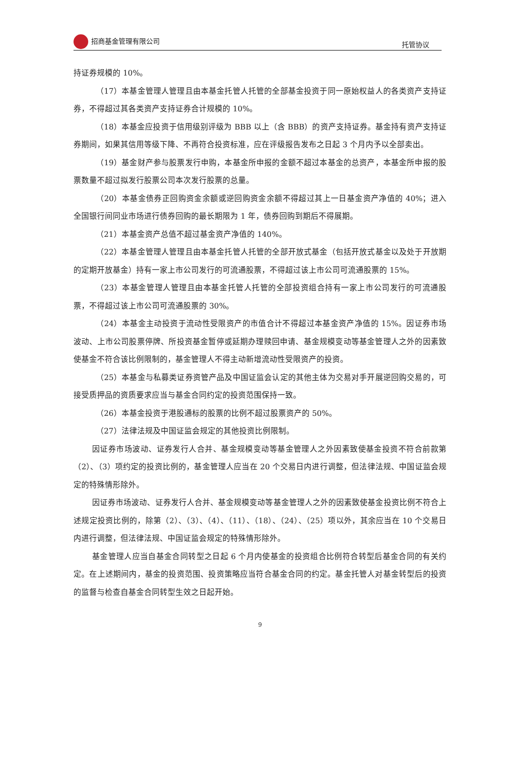招商基金管理有限公司 托管协议
持证券规模的 10%。
（17）本基金管理人管理且由本基金托管人托管的全部基金投资于同一原始权益人的各类资产支持证券，不得超过其各类资产支持证券合计规模的 10%。
（18）本基金应投资于信用级别评级为 BBB 以上（含 BBB）的资产支持证券。基金持有资产支持证券期间，如果其信用等级下降、不再符合投资标准，应在评级报告发布之日起 3 个月内予以全部卖出。
（19）基金财产参与股票发行申购，本基金所申报的金额不超过本基金的总资产，本基金所申报的股票数量不超过拟发行股票公司本次发行股票的总量。
（20）本基金债券正回购资金余额或逆回购资金余额不得超过其上一日基金资产净值的 40%；进入全国银行间同业市场进行债券回购的最长期限为 1 年，债券回购到期后不得展期。
（21）本基金资产总值不超过基金资产净值的 140%。
（22）本基金管理人管理且由本基金托管人托管的全部开放式基金（包括开放式基金以及处于开放期的定期开放基金）持有一家上市公司发行的可流通股票，不得超过该上市公司可流通股票的 15%。
（23）本基金管理人管理且由本基金托管人托管的全部投资组合持有一家上市公司发行的可流通股票，不得超过该上市公司可流通股票的 30%。
（24）本基金主动投资于流动性受限资产的市值合计不得超过本基金资产净值的 15%。因证券市场波动、上市公司股票停牌、所投资基金暂停或延期办理赎回申请、基金规模变动等基金管理人之外的因素致使基金不符合该比例限制的，基金管理人不得主动新增流动性受限资产的投资。
（25）本基金与私募类证券资管产品及中国证监会认定的其他主体为交易对手开展逆回购交易的，可接受质押品的资质要求应当与基金合同约定的投资范围保持一致。
（26）本基金投资于港股通标的股票的比例不超过股票资产的 50%。
（27）法律法规及中国证监会规定的其他投资比例限制。
因证券市场波动、证券发行人合并、基金规模变动等基金管理人之外因素致使基金投资不符合前款第（2）、（3）项约定的投资比例的，基金管理人应当在 20 个交易日内进行调整，但法律法规、中国证监会规定的特殊情形除外。
因证券市场波动、证券发行人合并、基金规模变动等基金管理人之外的因素致使基金投资比例不符合上述规定投资比例的，除第（2）、（3）、（4）、（11）、（18）、（24）、（25）项以外，其余应当在 10 个交易日内进行调整，但法律法规、中国证监会规定的特殊情形除外。
基金管理人应当自基金合同转型之日起 6 个月内使基金的投资组合比例符合转型后基金合同的有关约定。在上述期间内，基金的投资范围、投资策略应当符合基金合同的约定。基金托管人对基金转型后的投资的监督与检查自基金合同转型生效之日起开始。
9